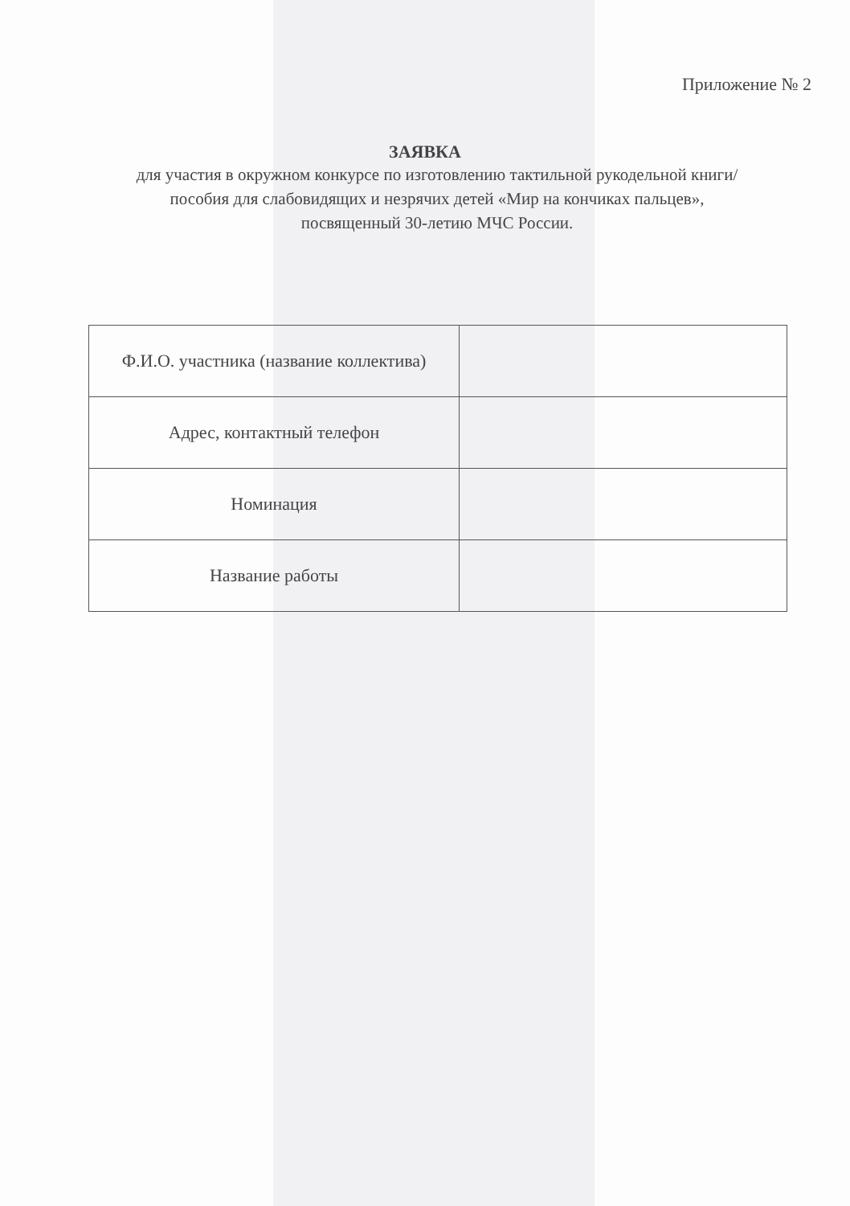Приложение № 2
ЗАЯВКА
для участия в окружном конкурсе по изготовлению тактильной рукодельной книги/пособия для слабовидящих и незрячих детей «Мир на кончиках пальцев», посвященный 30-летию МЧС России.
| Ф.И.О. участника (название коллектива) | |
| Адрес, контактный телефон | |
| Номинация | |
| Название работы | |